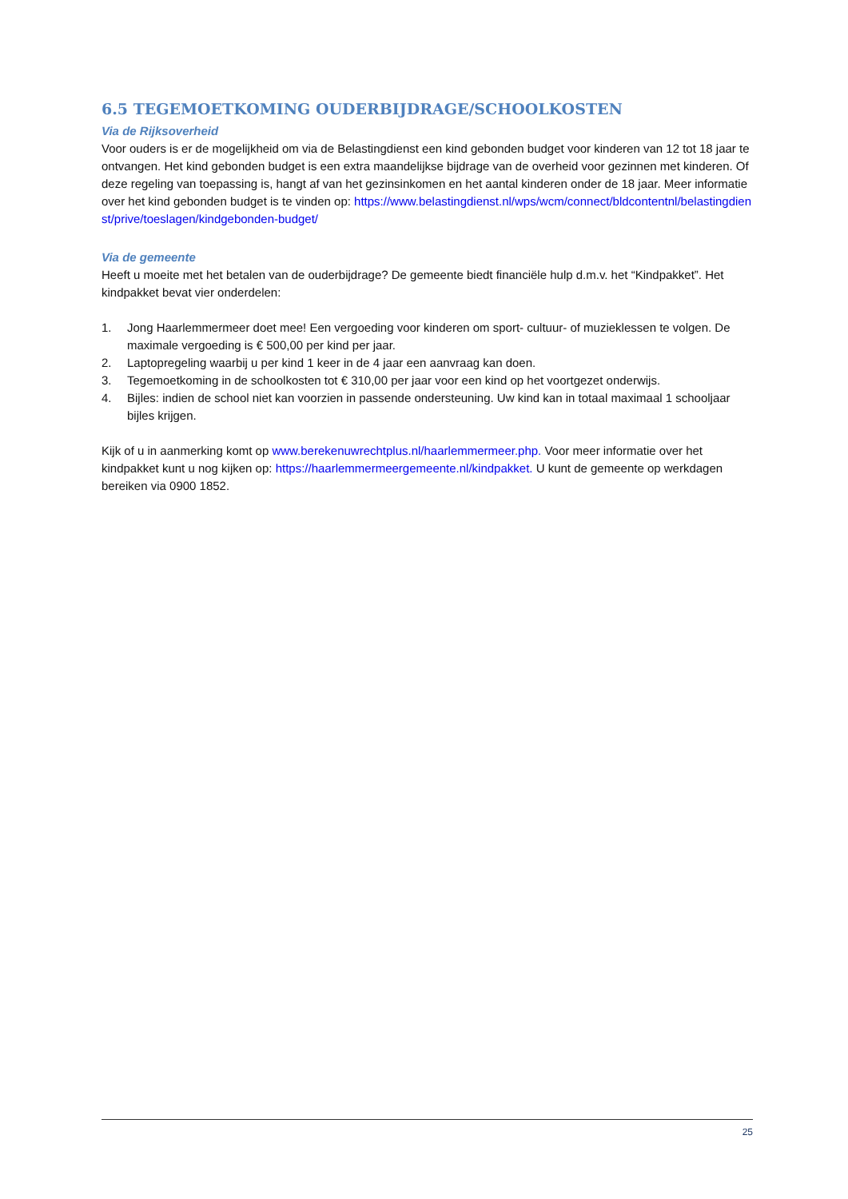6.5 TEGEMOETKOMING OUDERBIJDRAGE/SCHOOLKOSTEN
Via de Rijksoverheid
Voor ouders is er de mogelijkheid om via de Belastingdienst een kind gebonden budget voor kinderen van 12 tot 18 jaar te ontvangen. Het kind gebonden budget is een extra maandelijkse bijdrage van de overheid voor gezinnen met kinderen. Of deze regeling van toepassing is, hangt af van het gezinsinkomen en het aantal kinderen onder de 18 jaar. Meer informatie over het kind gebonden budget is te vinden op: https://www.belastingdienst.nl/wps/wcm/connect/bldcontentnl/belastingdienst/prive/toeslagen/kindgebonden-budget/
Via de gemeente
Heeft u moeite met het betalen van de ouderbijdrage? De gemeente biedt financiële hulp d.m.v. het “Kindpakket”. Het kindpakket bevat vier onderdelen:
1. Jong Haarlemmermeer doet mee! Een vergoeding voor kinderen om sport- cultuur- of muzieklessen te volgen. De maximale vergoeding is € 500,00 per kind per jaar.
2. Laptopregeling waarbij u per kind 1 keer in de 4 jaar een aanvraag kan doen.
3. Tegemoetkoming in de schoolkosten tot € 310,00 per jaar voor een kind op het voortgezet onderwijs.
4. Bijles: indien de school niet kan voorzien in passende ondersteuning. Uw kind kan in totaal maximaal 1 schooljaar bijles krijgen.
Kijk of u in aanmerking komt op www.berekenuwrechtplus.nl/haarlemmermeer.php. Voor meer informatie over het kindpakket kunt u nog kijken op: https://haarlemmermeergemeente.nl/kindpakket. U kunt de gemeente op werkdagen bereiken via 0900 1852.
25